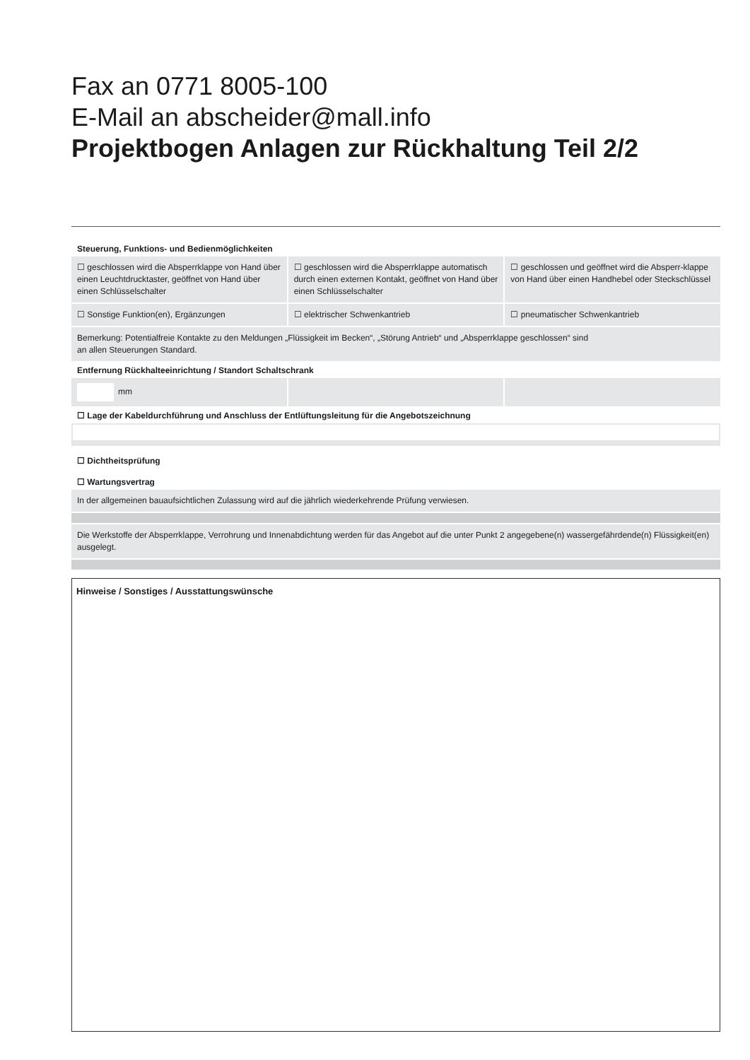Fax an 0771 8005-100
E-Mail an abscheider@mall.info
Projektbogen Anlagen zur Rückhaltung Teil 2/2
Steuerung, Funktions- und Bedienmöglichkeiten
☐ geschlossen wird die Absperrklappe von Hand über einen Leuchtdrucktaster, geöffnet von Hand über einen Schlüsselschalter
☐ geschlossen wird die Absperrklappe automatisch durch einen externen Kontakt, geöffnet von Hand über einen Schlüsselschalter
☐ geschlossen und geöffnet wird die Absperr-klappe von Hand über einen Handhebel oder Steckschlüssel
☐ Sonstige Funktion(en), Ergänzungen
☐ elektrischer Schwenkantrieb ☐ pneumatischer Schwenkantrieb
Bemerkung: Potentialfreie Kontakte zu den Meldungen „Flüssigkeit im Becken“, „Störung Antrieb“ und „Absperrklappe geschlossen“ sind
an allen Steuerungen Standard.
Entfernung Rückhalteeinrichtung / Standort Schaltschrank
mm
☐ Lage der Kabeldurchführung und Anschluss der Entlüftungsleitung für die Angebotszeichnung
☐ Dichtheitsprüfung
☐ Wartungsvertrag
In der allgemeinen bauaufsichtlichen Zulassung wird auf die jährlich wiederkehrende Prüfung verwiesen.
Die Werkstoffe der Absperrklappe, Verrohrung und Innenabdichtung werden für das Angebot auf die unter Punkt 2 angegebene(n) wassergefährdende(n) Flüssigkeit(en) ausgelegt.
Hinweise / Sonstiges / Ausstattungswünsche